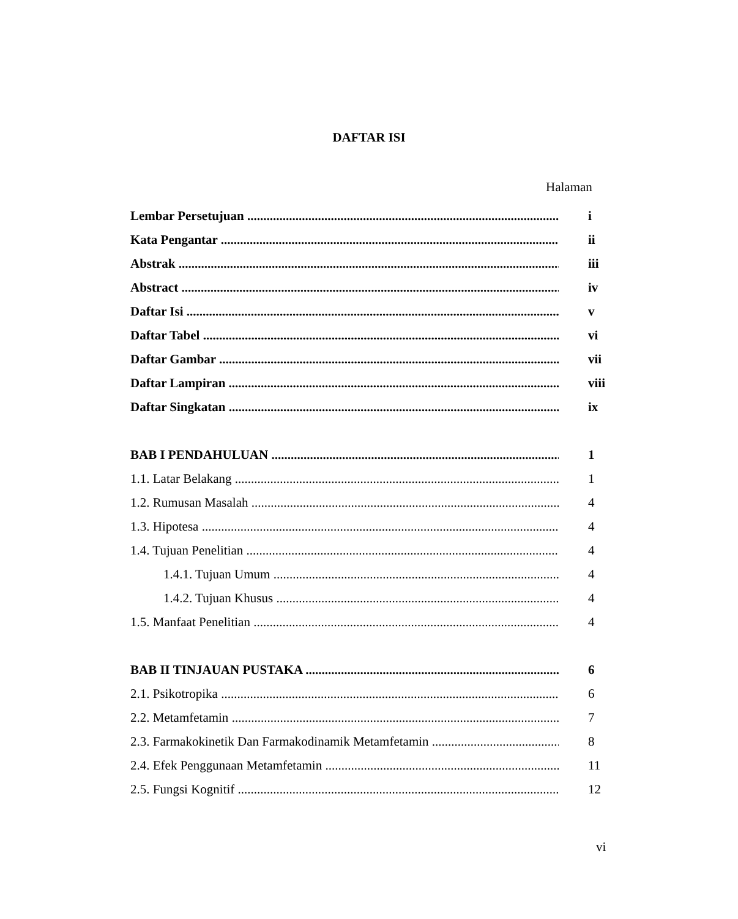DAFTAR ISI
Halaman
Lembar Persetujuan i
Kata Pengantar ii
Abstrak iii
Abstract iv
Daftar Isi v
Daftar Tabel vi
Daftar Gambar vii
Daftar Lampiran viii
Daftar Singkatan ix
BAB I PENDAHULUAN 1
1.1. Latar Belakang 1
1.2. Rumusan Masalah 4
1.3. Hipotesa 4
1.4. Tujuan Penelitian 4
1.4.1. Tujuan Umum 4
1.4.2. Tujuan Khusus 4
1.5. Manfaat Penelitian 4
BAB II TINJAUAN PUSTAKA 6
2.1. Psikotropika 6
2.2. Metamfetamin 7
2.3. Farmakokinetik Dan Farmakodinamik Metamfetamin 8
2.4. Efek Penggunaan Metamfetamin 11
2.5. Fungsi Kognitif 12
vi